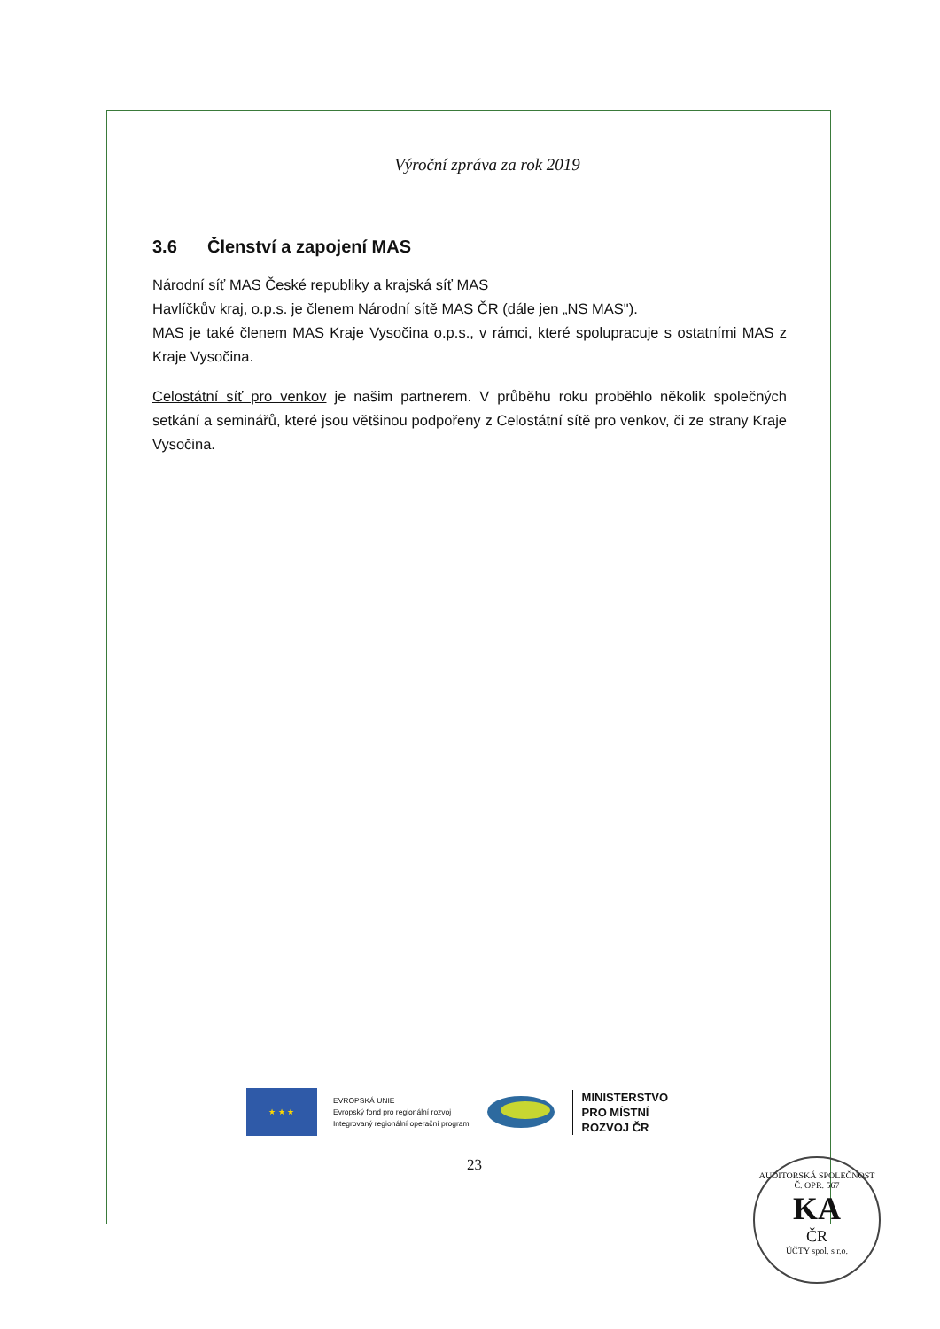Výroční zpráva za rok 2019
3.6 Členství a zapojení MAS
Národní síť MAS České republiky a krajská síť MAS
Havlíčkův kraj, o.p.s. je členem Národní sítě MAS ČR (dále jen „NS MAS").
MAS je také členem MAS Kraje Vysočina o.p.s., v rámci, které spolupracuje s ostatními MAS z Kraje Vysočina.
Celostátní síť pro venkov je našim partnerem. V průběhu roku proběhlo několik společných setkání a seminářů, které jsou většinou podpořeny z Celostátní sítě pro venkov, či ze strany Kraje Vysočina.
★ ★ ★
EVROPSKÁ UNIE
Evropský fond pro regionální rozvoj
Integrovaný regionální operační program
MINISTERSTVO
PRO MÍSTNÍ
ROZVOJ ČR
23
AUDITORSKÁ SPOLEČNOST Č. OPR. 567
KA
ČR
ÚČTY spol. s r.o.